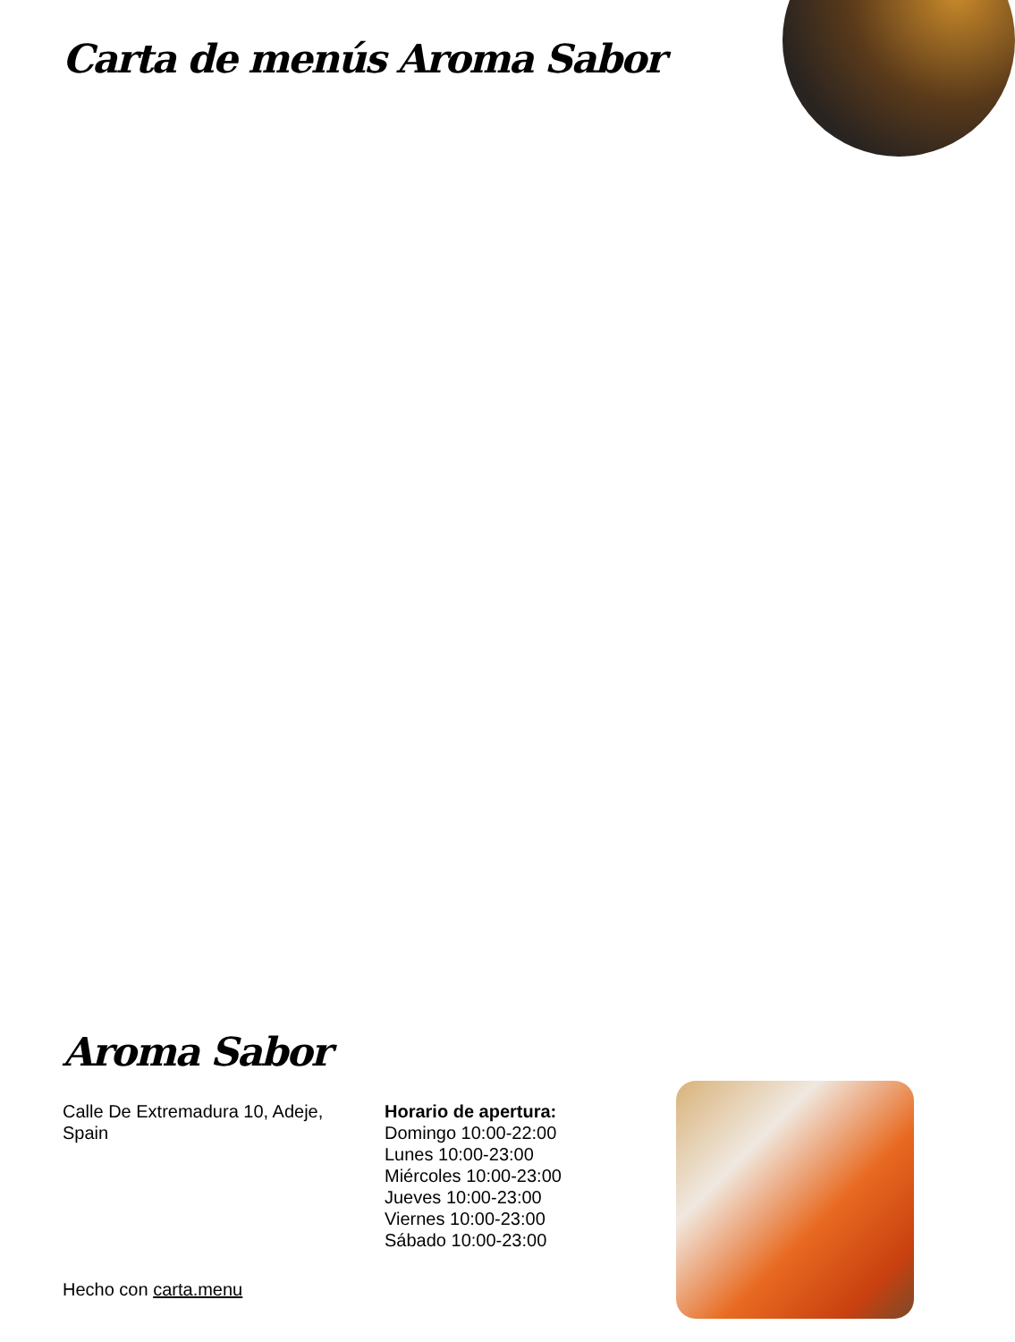Carta de menús Aroma Sabor
Aroma Sabor
Calle De Extremadura 10, Adeje, Spain
Horario de apertura:
Domingo 10:00-22:00
Lunes 10:00-23:00
Miércoles 10:00-23:00
Jueves 10:00-23:00
Viernes 10:00-23:00
Sábado 10:00-23:00
Hecho con carta.menu